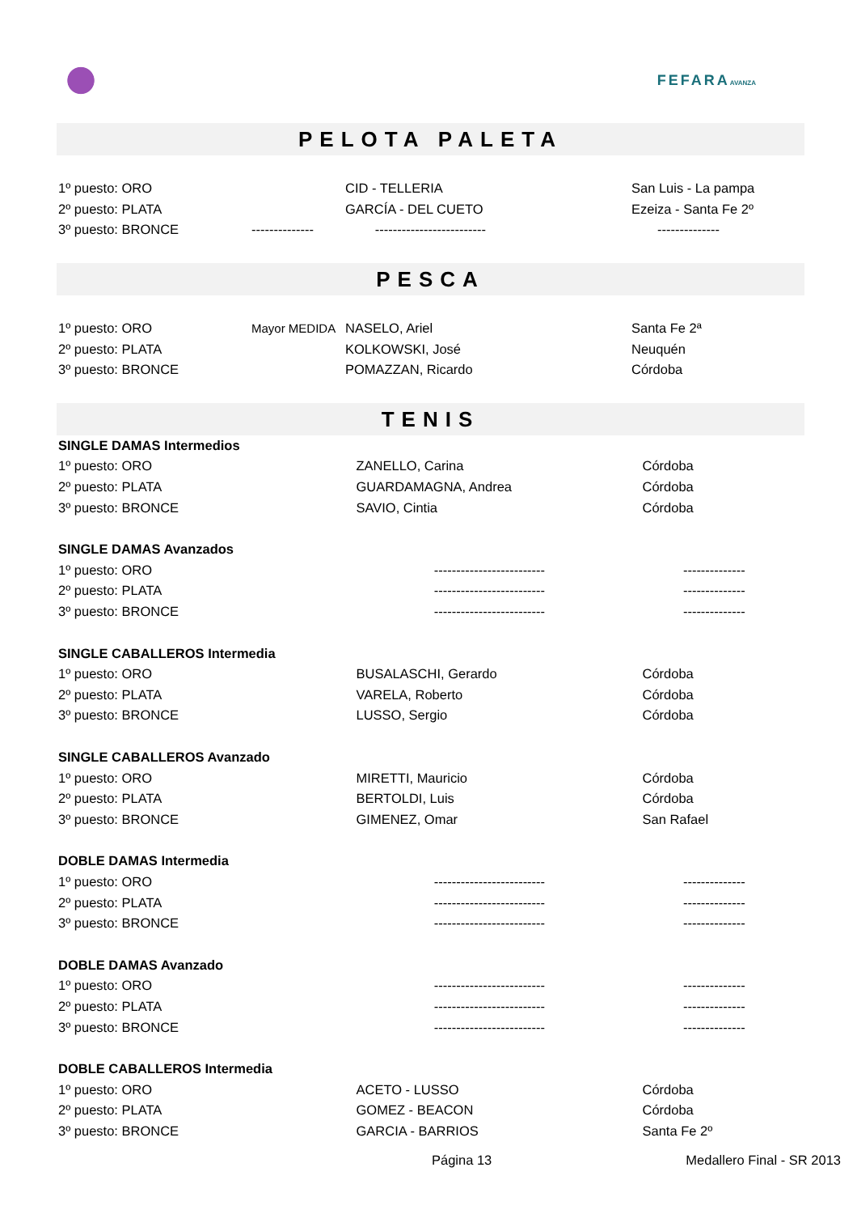FEFARAAVANZA
PELOTA PALETA
| 1º puesto: ORO | | CID - TELLERIA | San Luis - La pampa |
| 2º puesto: PLATA | | GARCÍA - DEL CUETO | Ezeiza - Santa Fe 2º |
| 3º puesto: BRONCE | -------------- | ------------------------- | -------------- |
PESCA
| 1º puesto: ORO | Mayor MEDIDA | NASELO, Ariel | Santa Fe 2ª |
| 2º puesto: PLATA | | KOLKOWSKI, José | Neuquén |
| 3º puesto: BRONCE | | POMAZZAN, Ricardo | Córdoba |
TENIS
| SINGLE DAMAS Intermedios | | |
| 1º puesto: ORO | ZANELLO, Carina | Córdoba |
| 2º puesto: PLATA | GUARDAMAGNA, Andrea | Córdoba |
| 3º puesto: BRONCE | SAVIO, Cintia | Córdoba |
| SINGLE DAMAS Avanzados | | |
| 1º puesto: ORO | ------------------------- | -------------- |
| 2º puesto: PLATA | ------------------------- | -------------- |
| 3º puesto: BRONCE | ------------------------- | -------------- |
| SINGLE CABALLEROS Intermedia | | |
| 1º puesto: ORO | BUSALASCHI, Gerardo | Córdoba |
| 2º puesto: PLATA | VARELA, Roberto | Córdoba |
| 3º puesto: BRONCE | LUSSO, Sergio | Córdoba |
| SINGLE CABALLEROS Avanzado | | |
| 1º puesto: ORO | MIRETTI, Mauricio | Córdoba |
| 2º puesto: PLATA | BERTOLDI, Luis | Córdoba |
| 3º puesto: BRONCE | GIMENEZ, Omar | San Rafael |
| DOBLE DAMAS Intermedia | | |
| 1º puesto: ORO | ------------------------- | -------------- |
| 2º puesto: PLATA | ------------------------- | -------------- |
| 3º puesto: BRONCE | ------------------------- | -------------- |
| DOBLE DAMAS Avanzado | | |
| 1º puesto: ORO | ------------------------- | -------------- |
| 2º puesto: PLATA | ------------------------- | -------------- |
| 3º puesto: BRONCE | ------------------------- | -------------- |
| DOBLE CABALLEROS Intermedia | | |
| 1º puesto: ORO | ACETO - LUSSO | Córdoba |
| 2º puesto: PLATA | GOMEZ - BEACON | Córdoba |
| 3º puesto: BRONCE | GARCIA - BARRIOS | Santa Fe 2º |
Página 13 Medallero Final - SR 2013